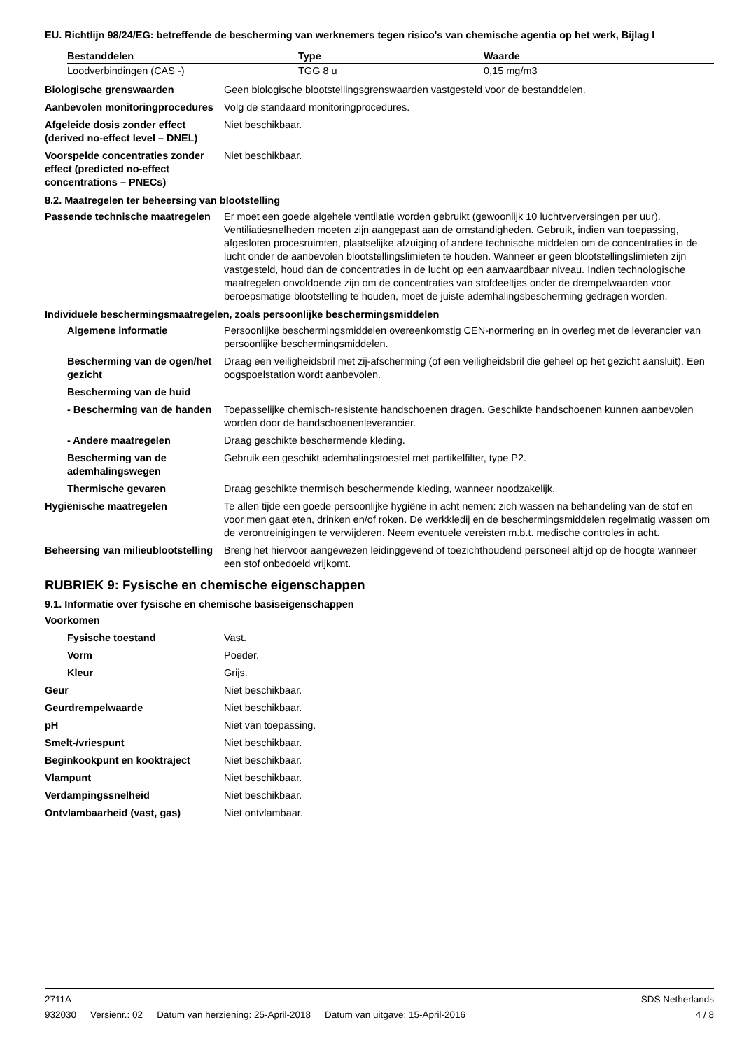EU. Richtlijn 98/24/EG: betreffende de bescherming van werknemers tegen risico's van chemische agentia op het werk, Bijlag I
| Bestanddelen | Type | Waarde |
| --- | --- | --- |
| Loodverbindingen (CAS -) | TGG 8 u | 0,15 mg/m3 |
Biologische grenswaarden Geen biologische blootstellingsgrenswaarden vastgesteld voor de bestanddelen.
Aanbevolen monitoringprocedures
Volg de standaard monitoringprocedures.
Afgeleide dosis zonder effect (derived no-effect level – DNEL)
Niet beschikbaar.
Voorspelde concentraties zonder effect (predicted no-effect concentrations – PNECs)
Niet beschikbaar.
8.2. Maatregelen ter beheersing van blootstelling
Passende technische maatregelen
Er moet een goede algehele ventilatie worden gebruikt (gewoonlijk 10 luchtverversingen per uur). Ventiliatiesnelheden moeten zijn aangepast aan de omstandigheden. Gebruik, indien van toepassing, afgesloten procesruimten, plaatselijke afzuiging of andere technische middelen om de concentraties in de lucht onder de aanbevolen blootstellingslimieten te houden. Wanneer er geen blootstellingslimieten zijn vastgesteld, houd dan de concentraties in de lucht op een aanvaardbaar niveau. Indien technologische maatregelen onvoldoende zijn om de concentraties van stofdeeltjes onder de drempelwaarden voor beroepsmatige blootstelling te houden, moet de juiste ademhalingsbescherming gedragen worden.
Individuele beschermingsmaatregelen, zoals persoonlijke beschermingsmiddelen
Algemene informatie Persoonlijke beschermingsmiddelen overeenkomstig CEN-normering en in overleg met de leverancier van persoonlijke beschermingsmiddelen.
Bescherming van de ogen/het gezicht
Draag een veiligheidsbril met zij-afscherming (of een veiligheidsbril die geheel op het gezicht aansluit). Een oogspoelstation wordt aanbevolen.
Bescherming van de huid
- Bescherming van de handen
Toepasselijke chemisch-resistente handschoenen dragen. Geschikte handschoenen kunnen aanbevolen worden door de handschoenenleverancier.
- Andere maatregelen Draag geschikte beschermende kleding.
Bescherming van de ademhalingswegen
Gebruik een geschikt ademhalingstoestel met partikelfilter, type P2.
Thermische gevaren Draag geschikte thermisch beschermende kleding, wanneer noodzakelijk.
Hygiënische maatregelen Te allen tijde een goede persoonlijke hygiëne in acht nemen: zich wassen na behandeling van de stof en voor men gaat eten, drinken en/of roken. De werkkledij en de beschermingsmiddelen regelmatig wassen om de verontreinigingen te verwijderen. Neem eventuele vereisten m.b.t. medische controles in acht.
Beheersing van milieublootstelling
Breng het hiervoor aangewezen leidinggevend of toezichthoudend personeel altijd op de hoogte wanneer een stof onbedoeld vrijkomt.
RUBRIEK 9: Fysische en chemische eigenschappen
9.1. Informatie over fysische en chemische basiseigenschappen
Voorkomen
Fysische toestand Vast.
Vorm Poeder.
Kleur Grijs.
Geur Niet beschikbaar.
Geurdrempelwaarde Niet beschikbaar.
pH Niet van toepassing.
Smelt-/vriespunt Niet beschikbaar.
Beginkookpunt en kooktraject Niet beschikbaar.
Vlampunt Niet beschikbaar.
Verdampingssnelheid Niet beschikbaar.
Ontvlambaarheid (vast, gas) Niet ontvlambaar.
2711A SDS Netherlands
932030 Versienr.: 02 Datum van herziening: 25-April-2018 Datum van uitgave: 15-April-2016
4 / 8